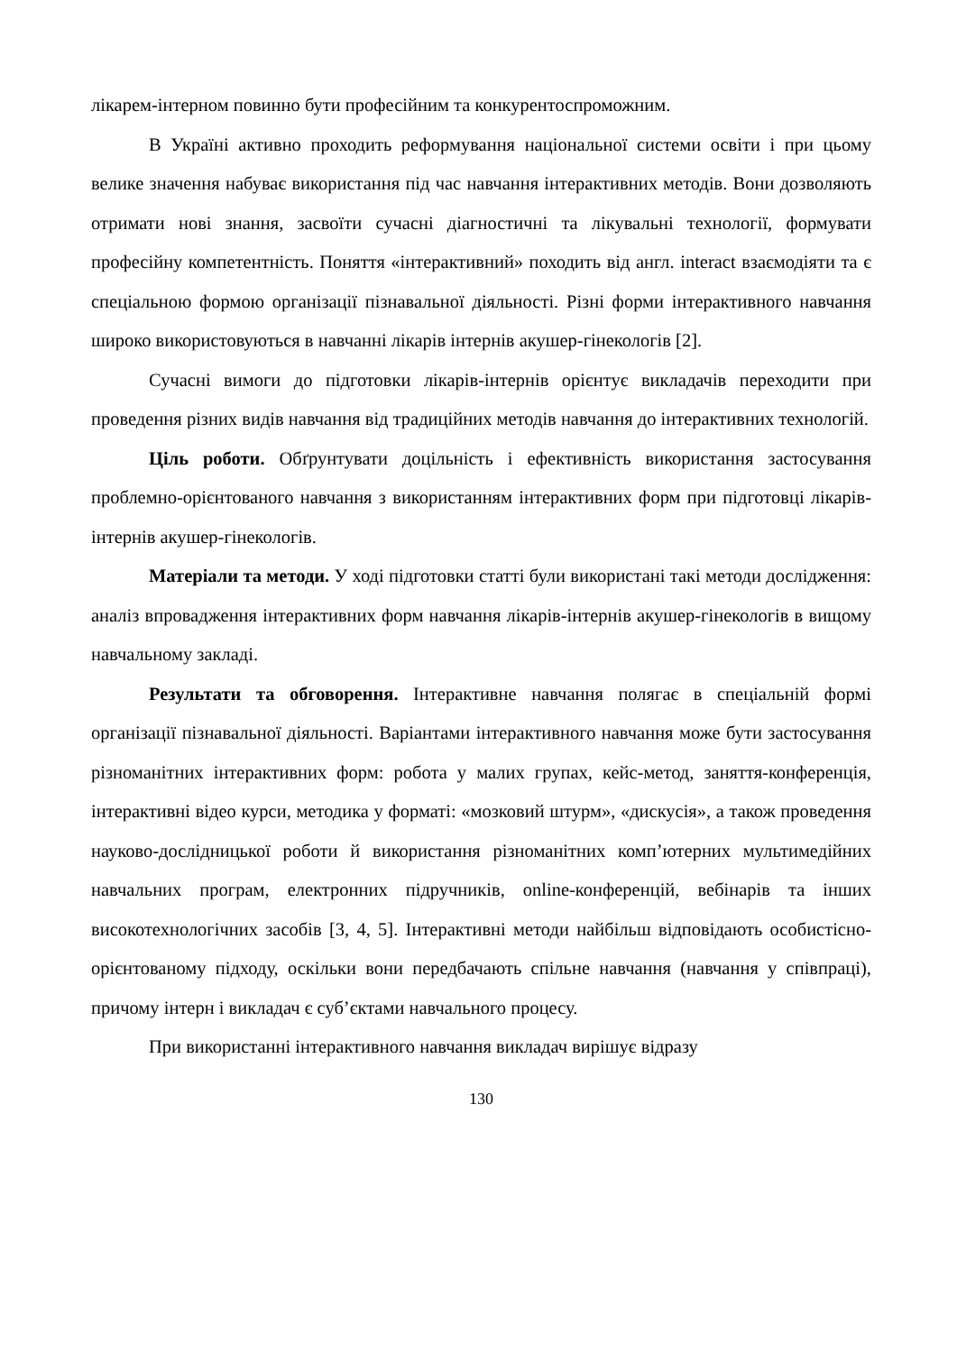лікарем-інтерном повинно бути професійним та конкурентоспроможним.
В Україні активно проходить реформування національної системи освіти і при цьому велике значення набуває використання під час навчання інтерактивних методів. Вони дозволяють отримати нові знання, засвоїти сучасні діагностичні та лікувальні технології, формувати професійну компетентність. Поняття «інтерактивний» походить від англ. interact взаємодіяти та є спеціальною формою організації пізнавальної діяльності. Різні форми інтерактивного навчання широко використовуються в навчанні лікарів інтернів акушер-гінекологів [2].
Сучасні вимоги до підготовки лікарів-інтернів орієнтує викладачів переходити при проведення різних видів навчання від традиційних методів навчання до інтерактивних технологій.
Ціль роботи. Обґрунтувати доцільність і ефективність використання застосування проблемно-орієнтованого навчання з використанням інтерактивних форм при підготовці лікарів-інтернів акушер-гінекологів.
Матеріали та методи. У ході підготовки статті були використані такі методи дослідження: аналіз впровадження інтерактивних форм навчання лікарів-інтернів акушер-гінекологів в вищому навчальному закладі.
Результати та обговорення. Інтерактивне навчання полягає в спеціальній формі організації пізнавальної діяльності. Варіантами інтерактивного навчання може бути застосування різноманітних інтерактивних форм: робота у малих групах, кейс-метод, заняття-конференція, інтерактивні відео курси, методика у форматі: «мозковий штурм», «дискусія», а також проведення науково-дослідницької роботи й використання різноманітних комп’ютерних мультимедійних навчальних програм, електронних підручників, online-конференцій, вебінарів та інших високотехнологічних засобів [3, 4, 5]. Інтерактивні методи найбільш відповідають особистісно-орієнтованому підходу, оскільки вони передбачають спільне навчання (навчання у співпраці), причому інтерн і викладач є суб’єктами навчального процесу.
При використанні інтерактивного навчання викладач вирішує відразу
130